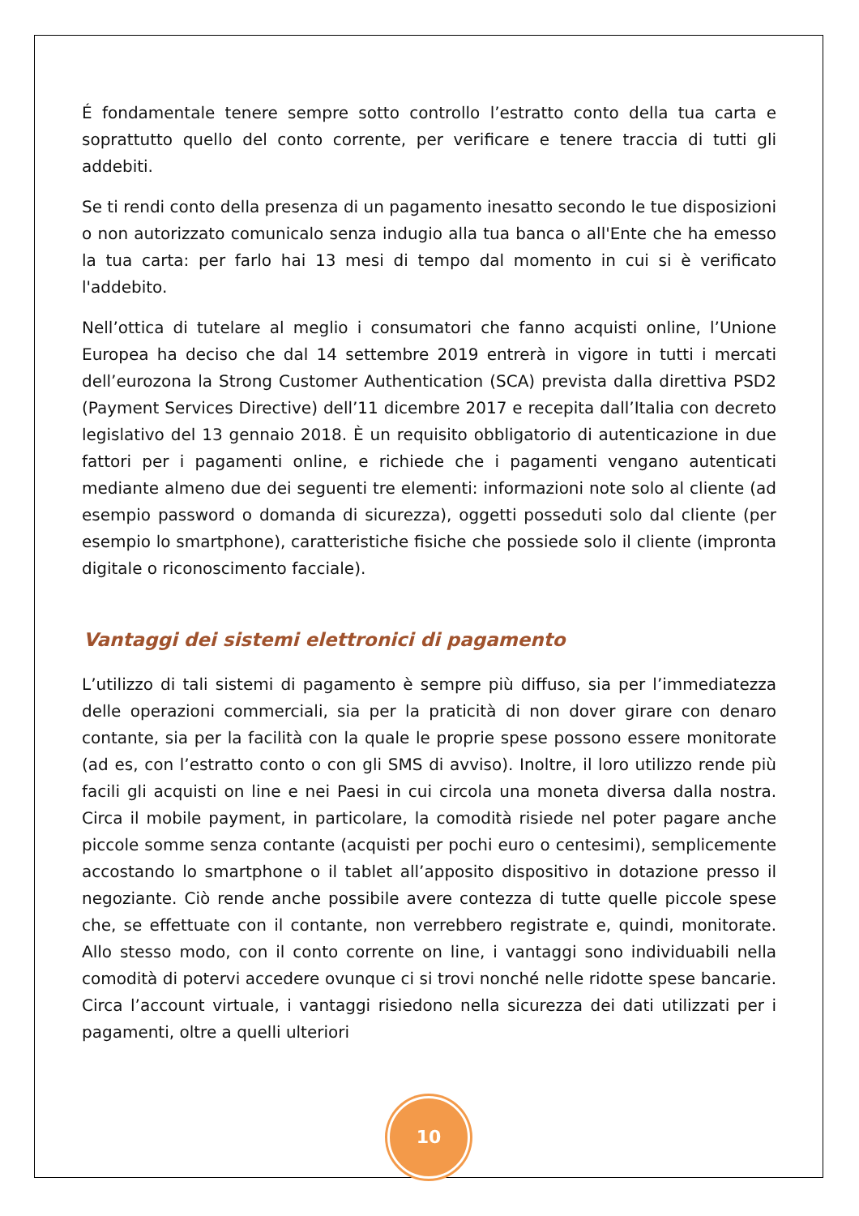É fondamentale tenere sempre sotto controllo l’estratto conto della tua carta e soprattutto quello del conto corrente, per verificare e tenere traccia di tutti gli addebiti.
Se ti rendi conto della presenza di un pagamento inesatto secondo le tue disposizioni o non autorizzato comunicalo senza indugio alla tua banca o all'Ente che ha emesso la tua carta: per farlo hai 13 mesi di tempo dal momento in cui si è verificato l'addebito.
Nell’ottica di tutelare al meglio i consumatori che fanno acquisti online, l’Unione Europea ha deciso che dal 14 settembre 2019 entrerà in vigore in tutti i mercati dell’eurozona la Strong Customer Authentication (SCA) prevista dalla direttiva PSD2 (Payment Services Directive) dell’11 dicembre 2017 e recepita dall’Italia con decreto legislativo del 13 gennaio 2018. È un requisito obbligatorio di autenticazione in due fattori per i pagamenti online, e richiede che i pagamenti vengano autenticati mediante almeno due dei seguenti tre elementi: informazioni note solo al cliente (ad esempio password o domanda di sicurezza), oggetti posseduti solo dal cliente (per esempio lo smartphone), caratteristiche fisiche che possiede solo il cliente (impronta digitale o riconoscimento facciale).
Vantaggi dei sistemi elettronici di pagamento
L’utilizzo di tali sistemi di pagamento è sempre più diffuso, sia per l’immediatezza delle operazioni commerciali, sia per la praticità di non dover girare con denaro contante, sia per la facilità con la quale le proprie spese possono essere monitorate (ad es, con l’estratto conto o con gli SMS di avviso). Inoltre, il loro utilizzo rende più facili gli acquisti on line e nei Paesi in cui circola una moneta diversa dalla nostra. Circa il mobile payment, in particolare, la comodità risiede nel poter pagare anche piccole somme senza contante (acquisti per pochi euro o centesimi), semplicemente accostando lo smartphone o il tablet all’apposito dispositivo in dotazione presso il negoziante. Ciò rende anche possibile avere contezza di tutte quelle piccole spese che, se effettuate con il contante, non verrebbero registrate e, quindi, monitorate. Allo stesso modo, con il conto corrente on line, i vantaggi sono individuabili nella comodità di potervi accedere ovunque ci si trovi nonché nelle ridotte spese bancarie. Circa l’account virtuale, i vantaggi risiedono nella sicurezza dei dati utilizzati per i pagamenti, oltre a quelli ulteriori
10